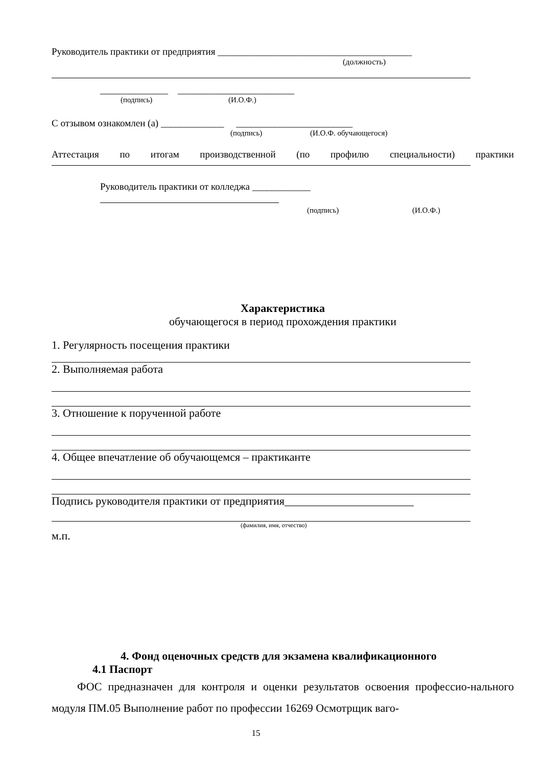Руководитель практики от предприятия ________________________________________
(должность)
______________ ________________________
(подпись) (И.О.Ф.)
С отзывом ознакомлен (а) _____________ ________________________
(подпись) (И.О.Ф. обучающегося)
Аттестация по итогам производственной (по профилю специальности) практики
Руководитель практики от колледжа ____________
(подпись) (И.О.Ф.)
Характеристика
обучающегося в период прохождения практики
1. Регулярность посещения практики
2. Выполняемая работа
3. Отношение к порученной работе
4. Общее впечатление об обучающемся – практиканте
Подпись руководителя практики от предприятия_______________________
(фамилия, имя, отчество)
м.п.
4. Фонд оценочных средств для экзамена квалификационного
4.1 Паспорт
ФОС предназначен для контроля и оценки результатов освоения профессио-нального модуля ПМ.05 Выполнение работ по профессии 16269 Осмотрщик ваго-
15